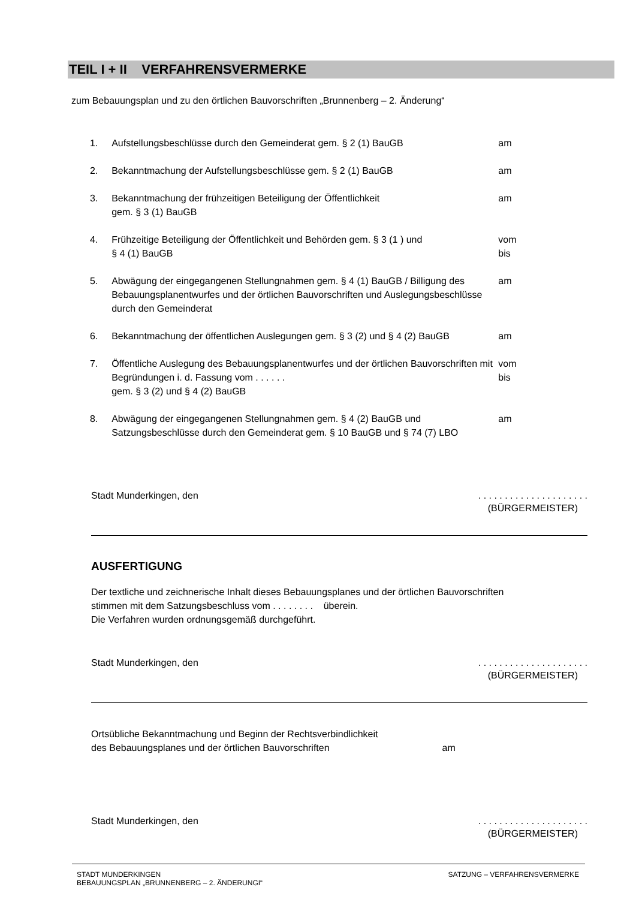TEIL I + II VERFAHRENSVERMERKE
zum Bebauungsplan und zu den örtlichen Bauvorschriften „Brunnenberg – 2. Änderung“
1. Aufstellungsbeschlüsse durch den Gemeinderat gem. § 2 (1) BauGB am
2. Bekanntmachung der Aufstellungsbeschlüsse gem. § 2 (1) BauGB am
3. Bekanntmachung der frühzeitigen Beteiligung der Öffentlichkeit
gem. § 3 (1) BauGB am
4. Frühzeitige Beteiligung der Öffentlichkeit und Behörden gem. § 3 (1 ) und
§ 4 (1) BauGB vom
bis
5. Abwägung der eingegangenen Stellungnahmen gem. § 4 (1) BauGB / Billigung des Bebauungsplanentwurfes und der örtlichen Bauvorschriften und Auslegungsbeschlüsse durch den Gemeinderat am
6. Bekanntmachung der öffentlichen Auslegungen gem. § 3 (2) und § 4 (2) BauGB am
7. Öffentliche Auslegung des Bebauungsplanentwurfes und der örtlichen Bauvorschriften mit Begründungen i. d. Fassung vom . . . . . .
gem. § 3 (2) und § 4 (2) BauGB vom
bis
8. Abwägung der eingegangenen Stellungnahmen gem. § 4 (2) BauGB und Satzungsbeschlüsse durch den Gemeinderat gem. § 10 BauGB und § 74 (7) LBO am
Stadt Munderkingen, den. . . . . . . . . . . . . . . . . . . . .
(BÜRGERMEISTER)
AUSFERTIGUNG
Der textliche und zeichnerische Inhalt dieses Bebauungsplanes und der örtlichen Bauvorschriften
stimmen mit dem Satzungsbeschluss vom . . . . . . . . überein.
Die Verfahren wurden ordnungsgemäß durchgeführt.
Stadt Munderkingen, den. . . . . . . . . . . . . . . . . . . . .
(BÜRGERMEISTER)
Ortsübliche Bekanntmachung und Beginn der Rechtsverbindlichkeit
des Bebauungsplanes und der örtlichen Bauvorschriften am
Stadt Munderkingen, den. . . . . . . . . . . . . . . . . . . . .
(BÜRGERMEISTER)
STADT MUNDERKINGEN
BEBAUUNGSPLAN „BRUNNENBERG – 2. ÄNDERUNGI“SATZUNG – VERFAHRENSVERMERKE